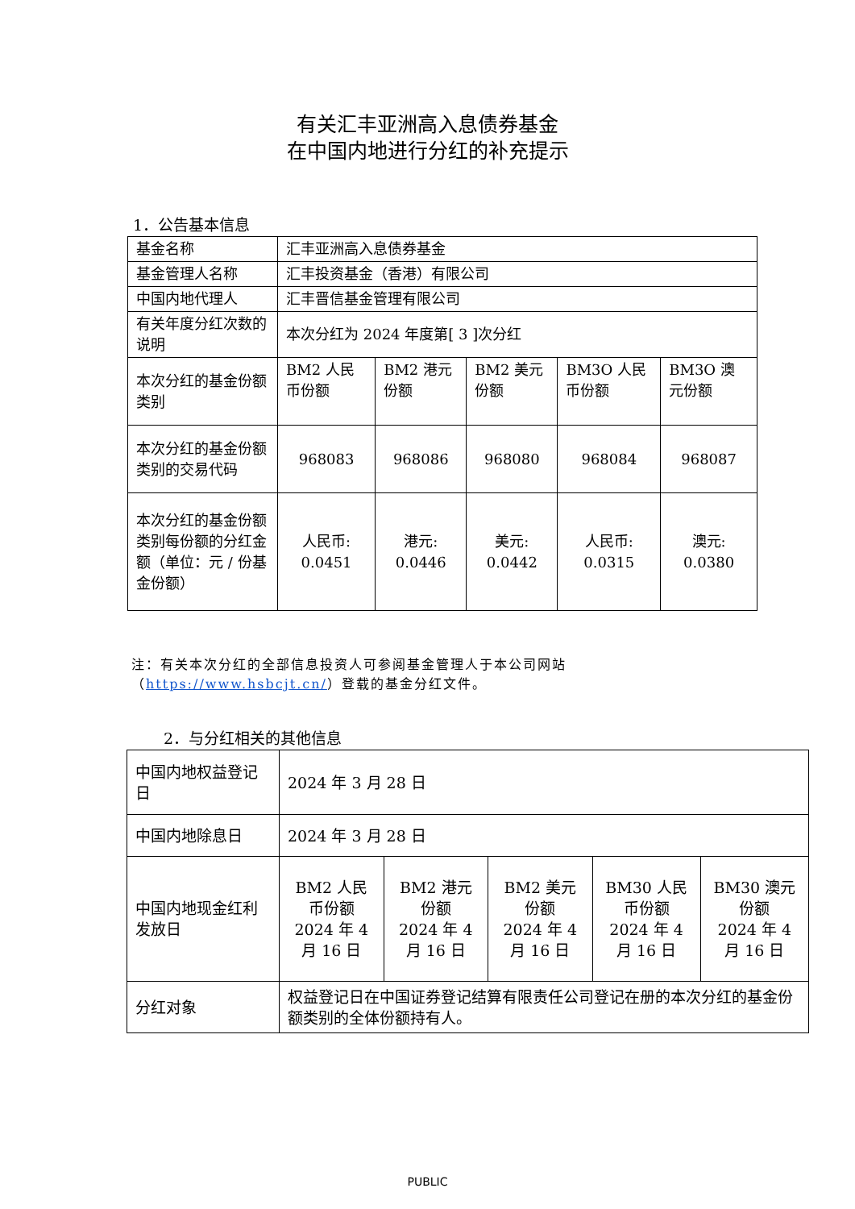有关汇丰亚洲高入息债券基金
在中国内地进行分红的补充提示
1．公告基本信息
| 基金名称 | 汇丰亚洲高入息债券基金 | | | | |
| 基金管理人名称 | 汇丰投资基金（香港）有限公司 | | | | |
| 中国内地代理人 | 汇丰晋信基金管理有限公司 | | | | |
| 有关年度分红次数的说明 | 本次分红为 2024 年度第[ 3 ]次分红 | | | | |
| 本次分红的基金份额类别 | BM2 人民币份额 | BM2 港元份额 | BM2 美元份额 | BM3O 人民币份额 | BM3O 澳元份额 |
| 本次分红的基金份额类别的交易代码 | 968083 | 968086 | 968080 | 968084 | 968087 |
| 本次分红的基金份额类别每份额的分红金额（单位：元 / 份基金份额） | 人民币: 0.0451 | 港元: 0.0446 | 美元: 0.0442 | 人民币: 0.0315 | 澳元: 0.0380 |
注：有关本次分红的全部信息投资人可参阅基金管理人于本公司网站（https://www.hsbcjt.cn/）登载的基金分红文件。
2．与分红相关的其他信息
| 中国内地权益登记日 | 2024 年 3 月 28 日 | | | | |
| 中国内地除息日 | 2024 年 3 月 28 日 | | | | |
| 中国内地现金红利发放日 | BM2 人民币份额 2024 年 4 月 16 日 | BM2 港元份额 2024 年 4 月 16 日 | BM2 美元份额 2024 年 4 月 16 日 | BM30 人民币份额 2024 年 4 月 16 日 | BM30 澳元份额 2024 年 4 月 16 日 |
| 分红对象 | 权益登记日在中国证券登记结算有限责任公司登记在册的本次分红的基金份额类别的全体份额持有人。 | | | | |
PUBLIC